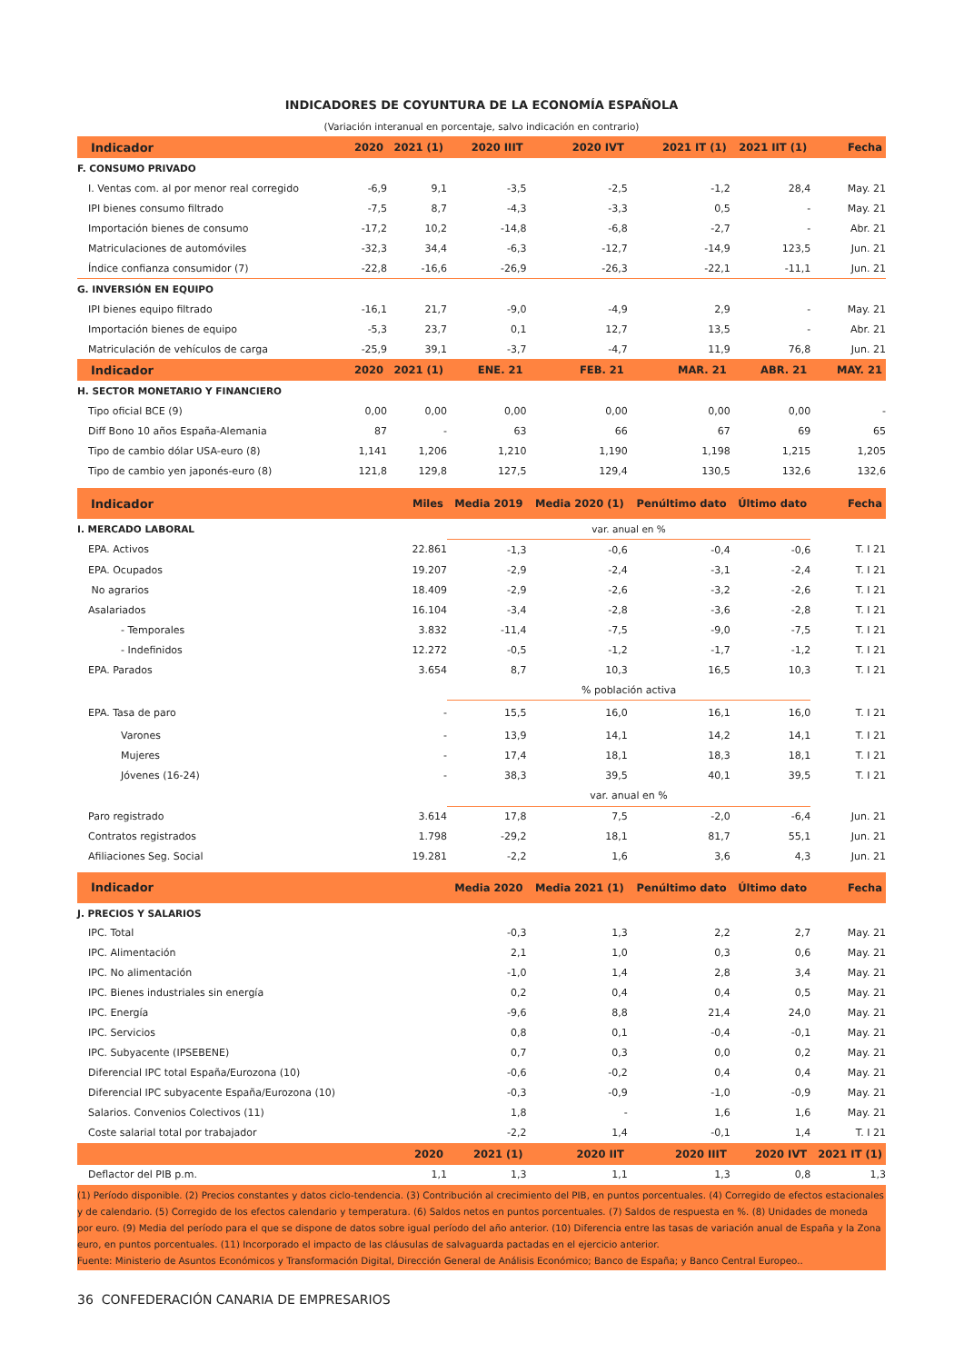INDICADORES DE COYUNTURA DE LA ECONOMÍA ESPAÑOLA
(Variación interanual en porcentaje, salvo indicación en contrario)
| Indicador | 2020 | 2021 (1) | 2020 IIIT | 2020 IVT | 2021 IT (1) | 2021 IIT (1) | Fecha |
| --- | --- | --- | --- | --- | --- | --- | --- |
| F. CONSUMO PRIVADO | | | | | | | |
| I. Ventas com. al por menor real corregido | -6,9 | 9,1 | -3,5 | -2,5 | -1,2 | 28,4 | May. 21 |
| IPI bienes consumo filtrado | -7,5 | 8,7 | -4,3 | -3,3 | 0,5 | - | May. 21 |
| Importación bienes de consumo | -17,2 | 10,2 | -14,8 | -6,8 | -2,7 | - | Abr. 21 |
| Matriculaciones de automóviles | -32,3 | 34,4 | -6,3 | -12,7 | -14,9 | 123,5 | Jun. 21 |
| Índice confianza consumidor (7) | -22,8 | -16,6 | -26,9 | -26,3 | -22,1 | -11,1 | Jun. 21 |
| G. INVERSIÓN EN EQUIPO | | | | | | | |
| IPI bienes equipo filtrado | -16,1 | 21,7 | -9,0 | -4,9 | 2,9 | - | May. 21 |
| Importación bienes de equipo | -5,3 | 23,7 | 0,1 | 12,7 | 13,5 | - | Abr. 21 |
| Matriculación de vehículos de carga | -25,9 | 39,1 | -3,7 | -4,7 | 11,9 | 76,8 | Jun. 21 |
| Indicador | 2020 | 2021 (1) | ENE. 21 | FEB. 21 | MAR. 21 | ABR. 21 | MAY. 21 |
| H. SECTOR MONETARIO Y FINANCIERO | | | | | | | |
| Tipo oficial BCE (9) | 0,00 | 0,00 | 0,00 | 0,00 | 0,00 | 0,00 | - |
| Diff Bono 10 años España-Alemania | 87 | - | 63 | 66 | 67 | 69 | 65 |
| Tipo de cambio dólar USA-euro (8) | 1,141 | 1,206 | 1,210 | 1,190 | 1,198 | 1,215 | 1,205 |
| Tipo de cambio yen japonés-euro (8) | 121,8 | 129,8 | 127,5 | 129,4 | 130,5 | 132,6 | 132,6 |
| Indicador | | Miles | Media 2019 | Media 2020 (1) | Penúltimo dato | Último dato | Fecha |
| I. MERCADO LABORAL | | | var. anual en % | | | | |
| EPA. Activos | | 22.861 | -1,3 | -0,6 | -0,4 | -0,6 | T. I 21 |
| EPA. Ocupados | | 19.207 | -2,9 | -2,4 | -3,1 | -2,4 | T. I 21 |
| No agrarios | | 18.409 | -2,9 | -2,6 | -3,2 | -2,6 | T. I 21 |
| Asalariados | | 16.104 | -3,4 | -2,8 | -3,6 | -2,8 | T. I 21 |
| - Temporales | | 3.832 | -11,4 | -7,5 | -9,0 | -7,5 | T. I 21 |
| - Indefinidos | | 12.272 | -0,5 | -1,2 | -1,7 | -1,2 | T. I 21 |
| EPA. Parados | | 3.654 | 8,7 | 10,3 | 16,5 | 10,3 | T. I 21 |
| | | | % población activa | | | | |
| EPA. Tasa de paro | | - | 15,5 | 16,0 | 16,1 | 16,0 | T. I 21 |
| Varones | | - | 13,9 | 14,1 | 14,2 | 14,1 | T. I 21 |
| Mujeres | | - | 17,4 | 18,1 | 18,3 | 18,1 | T. I 21 |
| Jóvenes (16-24) | | - | 38,3 | 39,5 | 40,1 | 39,5 | T. I 21 |
| | | | var. anual en % | | | | |
| Paro registrado | | 3.614 | 17,8 | 7,5 | -2,0 | -6,4 | Jun. 21 |
| Contratos registrados | | 1.798 | -29,2 | 18,1 | 81,7 | 55,1 | Jun. 21 |
| Afiliaciones Seg. Social | | 19.281 | -2,2 | 1,6 | 3,6 | 4,3 | Jun. 21 |
| Indicador | | | Media 2020 | Media 2021 (1) | Penúltimo dato | Último dato | Fecha |
| J. PRECIOS Y SALARIOS | | | | | | | |
| IPC. Total | | | -0,3 | 1,3 | 2,2 | 2,7 | May. 21 |
| IPC. Alimentación | | | 2,1 | 1,0 | 0,3 | 0,6 | May. 21 |
| IPC. No alimentación | | | -1,0 | 1,4 | 2,8 | 3,4 | May. 21 |
| IPC. Bienes industriales sin energía | | | 0,2 | 0,4 | 0,4 | 0,5 | May. 21 |
| IPC. Energía | | | -9,6 | 8,8 | 21,4 | 24,0 | May. 21 |
| IPC. Servicios | | | 0,8 | 0,1 | -0,4 | -0,1 | May. 21 |
| IPC. Subyacente (IPSEBENE) | | | 0,7 | 0,3 | 0,0 | 0,2 | May. 21 |
| Diferencial IPC total España/Eurozona (10) | | | -0,6 | -0,2 | 0,4 | 0,4 | May. 21 |
| Diferencial IPC subyacente España/Eurozona (10) | | | -0,3 | -0,9 | -1,0 | -0,9 | May. 21 |
| Salarios. Convenios Colectivos (11) | | | 1,8 | - | 1,6 | 1,6 | May. 21 |
| Coste salarial total por trabajador | | | -2,2 | 1,4 | -0,1 | 1,4 | T. I 21 |
| | | 2020 | 2021 (1) | 2020 IIT | 2020 IIIT | 2020 IVT | 2021 IT (1) |
| Deflactor del PIB p.m. | | 1,1 | 1,3 | 1,1 | 1,3 | 0,8 | 1,3 |
(1) Período disponible. (2) Precios constantes y datos ciclo-tendencia. (3) Contribución al crecimiento del PIB, en puntos porcentuales. (4) Corregido de efectos estacionales y de calendario. (5) Corregido de los efectos calendario y temperatura. (6) Saldos netos en puntos porcentuales. (7) Saldos de respuesta en %. (8) Unidades de moneda por euro. (9) Media del período para el que se dispone de datos sobre igual período del año anterior. (10) Diferencia entre las tasas de variación anual de España y la Zona euro, en puntos porcentuales. (11) Incorporado el impacto de las cláusulas de salvaguarda pactadas en el ejercicio anterior.
Fuente: Ministerio de Asuntos Económicos y Transformación Digital, Dirección General de Análisis Económico; Banco de España; y Banco Central Europeo..
36 CONFEDERACIÓN CANARIA DE EMPRESARIOS